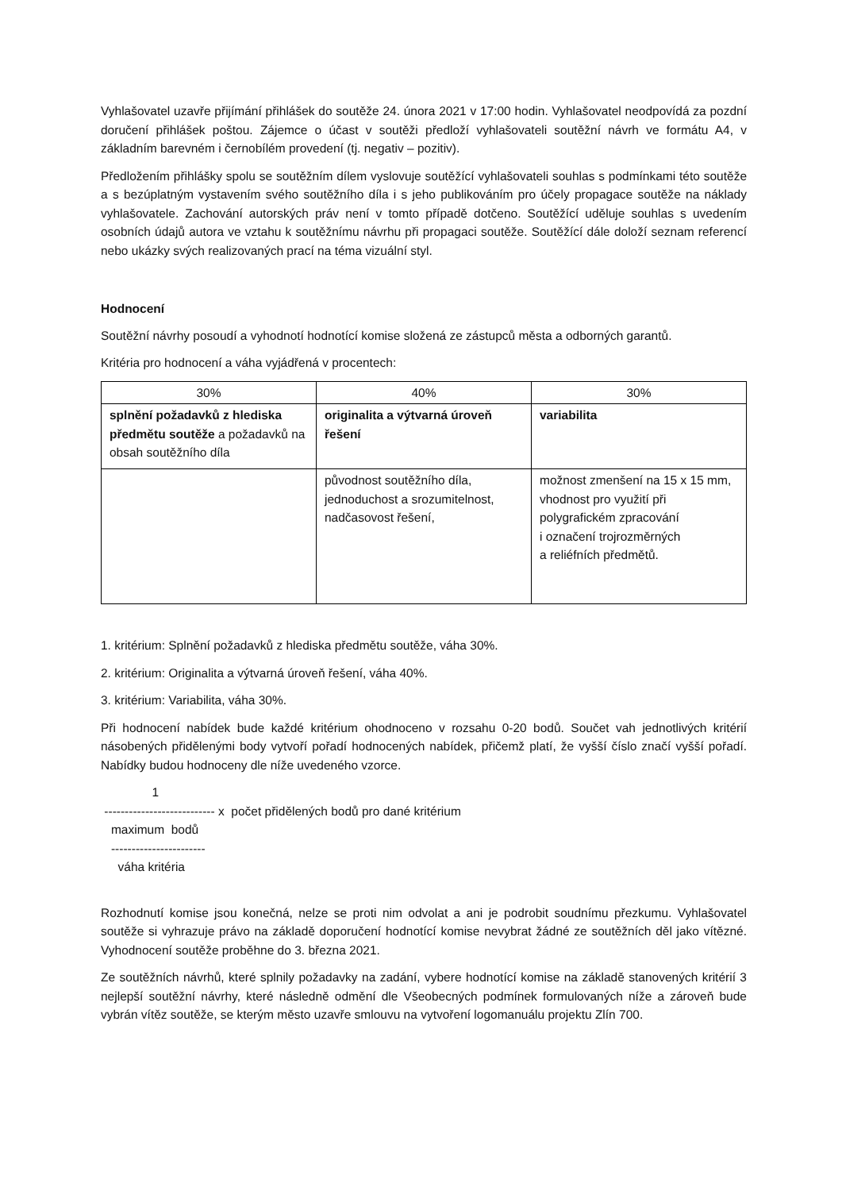Vyhlašovatel uzavře přijímání přihlášek do soutěže 24. února 2021 v 17:00 hodin. Vyhlašovatel neodpovídá za pozdní doručení přihlášek poštou. Zájemce o účast v soutěži předloží vyhlašovateli soutěžní návrh ve formátu A4, v základním barevném i černobílém provedení (tj. negativ – pozitiv).
Předložením přihlášky spolu se soutěžním dílem vyslovuje soutěžící vyhlašovateli souhlas s podmínkami této soutěže a s bezúplatným vystavením svého soutěžního díla i s jeho publikováním pro účely propagace soutěže na náklady vyhlašovatele. Zachování autorských práv není v tomto případě dotčeno. Soutěžící uděluje souhlas s uvedením osobních údajů autora ve vztahu k soutěžnímu návrhu při propagaci soutěže. Soutěžící dále doloží seznam referencí nebo ukázky svých realizovaných prací na téma vizuální styl.
Hodnocení
Soutěžní návrhy posoudí a vyhodnotí hodnotící komise složená ze zástupců města a odborných garantů.
Kritéria pro hodnocení a váha vyjádřená v procentech:
| 30% | 40% | 30% |
| splnění požadavků z hlediska předmětu soutěže a požadavků na obsah soutěžního díla | originalita a výtvarná úroveň řešení | variabilita |
| | původnost soutěžního díla, jednoduchost a srozumitelnost, nadčasovost řešení, | možnost zmenšení na 15 x 15 mm, vhodnost pro využití při polygrafickém zpracování i označení trojrozměrných a reliéfních předmětů. |
1. kritérium: Splnění požadavků z hlediska předmětu soutěže, váha 30%.
2. kritérium: Originalita a výtvarná úroveň řešení, váha 40%.
3. kritérium: Variabilita, váha 30%.
Při hodnocení nabídek bude každé kritérium ohodnoceno v rozsahu 0-20 bodů. Součet vah jednotlivých kritérií násobených přidělenými body vytvoří pořadí hodnocených nabídek, přičemž platí, že vyšší číslo značí vyšší pořadí. Nabídky budou hodnoceny dle níže uvedeného vzorce.
1
--------------------------- x počet přidělených bodů pro dané kritérium
maximum bodů
-----------------------
váha kritéria
Rozhodnutí komise jsou konečná, nelze se proti nim odvolat a ani je podrobit soudnímu přezkumu. Vyhlašovatel soutěže si vyhrazuje právo na základě doporučení hodnotící komise nevybrat žádné ze soutěžních děl jako vítězné. Vyhodnocení soutěže proběhne do 3. března 2021.
Ze soutěžních návrhů, které splnily požadavky na zadání, vybere hodnotící komise na základě stanovených kritérií 3 nejlepší soutěžní návrhy, které následně odmění dle Všeobecných podmínek formulovaných níže a zároveň bude vybrán vítěz soutěže, se kterým město uzavře smlouvu na vytvoření logomanuálu projektu Zlín 700.